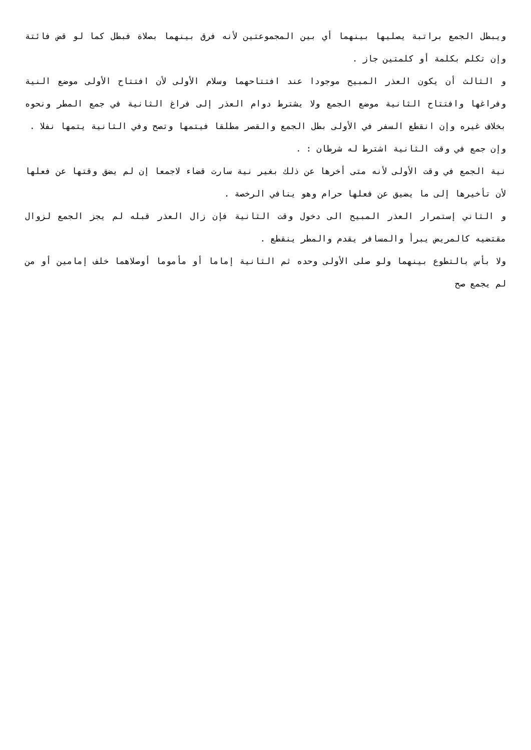ويبطل الجمع براتبة يصليها بينهما أي بين المجموعتين لأنه فرق بينهما بصلاة فبطل كما لو قض فائتة وإن تكلم بكلمة أو كلمتين جاز .
و الثالث أن يكون العذر المبيح موجودا عند افتتاحهما وسلام الأولى لأن افتتاح الأولى موضع النية وفراغها وافتتاح الثانية موضع الجمع ولا يشترط دوام العذر إلى فراغ الثانية في جمع المطر ونحوه بخلاف غيره وإن انقطع السفر في الأولى بطل الجمع والقصر مطلقا فيتمها وتصح وفي الثانية يتمها نفلا .
وإن جمع في وقت الثانية اشترط له شرطان : .
نية الجمع في وقت الأولى لأنه متى أخرها عن ذلك بغير نية سارت قضاء لاجمعا إن لم يضق وقتها عن فعلها لأن تأخيرها إلى ما يضيق عن فعلها حرام وهو ينافي الرخصة .
و الثاني إستمرار العذر المبيح الى دخول وقت الثانية فإن زال العذر قبله لم يجز الجمع لزوال مقتضيه كالمريض يبرأ والمسافر يقدم والمطر ينقطع .
ولا بأس بالتطوع بينهما ولو صلى الأولى وحده ثم الثانية إماما أو مأموما أوصلاهما خلف إمامين أو من لم يجمع صح